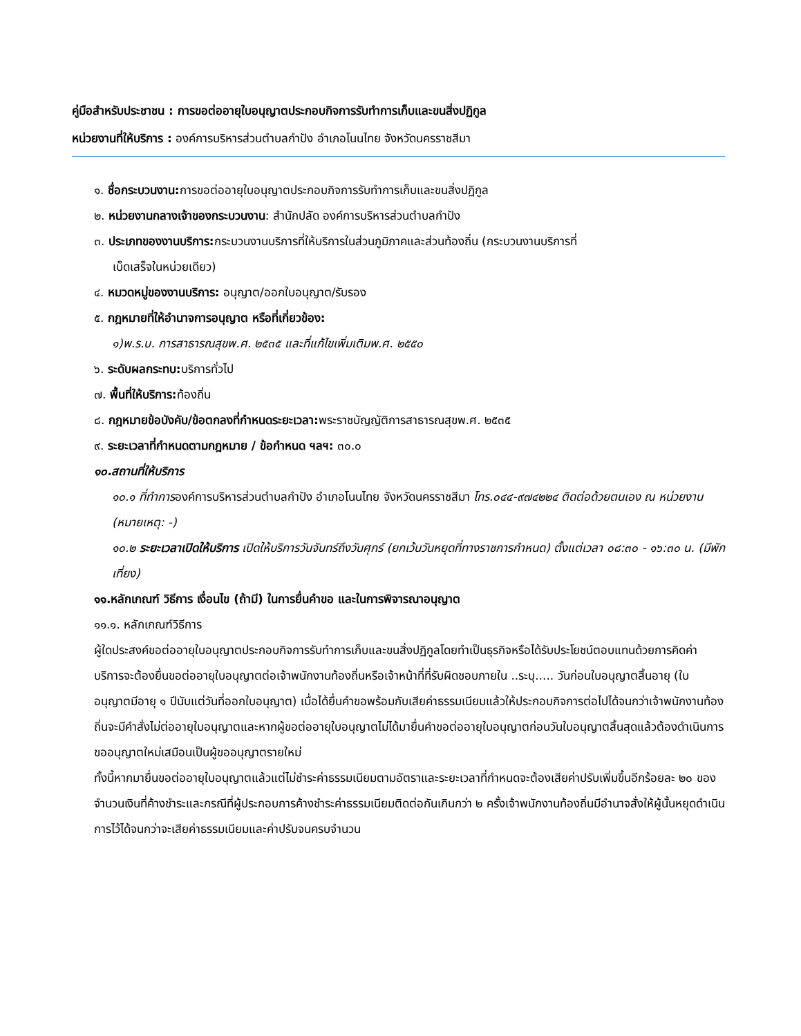คู่มือสำหรับประชาชน : การขอต่ออายุใบอนุญาตประกอบกิจการรับทำการเก็บและขนสิ่งปฏิกูล
หน่วยงานที่ให้บริการ : องค์การบริหารส่วนตำบลกำปัง อำเภอโนนไทย จังหวัดนครราชสีมา
๑. ชื่อกระบวนงาน: การขอต่ออายุใบอนุญาตประกอบกิจการรับทำการเก็บและขนสิ่งปฏิกูล
๒. หน่วยงานกลางเจ้าของกระบวนงาน: สำนักปลัด องค์การบริหารส่วนตำบลกำปัง
๓. ประเภทของงานบริการ: กระบวนงานบริการที่ให้บริการในส่วนภูมิภาคและส่วนท้องถิ่น (กระบวนงานบริการที่
เบ็ดเสร็จในหน่วยเดียว)
๔. หมวดหมู่ของงานบริการ: อนุญาต/ออกใบอนุญาต/รับรอง
๕. กฎหมายที่ให้อำนาจการอนุญาต หรือที่เกี่ยวข้อง:
๑)พ.ร.บ. การสาธารณสุขพ.ศ. ๒๕๓๕ และที่แก้ไขเพิ่มเติมพ.ศ. ๒๕๕๐
๖. ระดับผลกระทบ: บริการทั่วไป
๗. พื้นที่ให้บริการ: ท้องถิ่น
๘. กฎหมายข้อบังคับ/ข้อตกลงที่กำหนดระยะเวลา: พระราชบัญญัติการสาธารณสุขพ.ศ. ๒๕๓๕
๙. ระยะเวลาที่กำหนดตามกฎหมาย / ข้อกำหนด ฯลฯ: ๓๐.๐
๑๐.สถานที่ให้บริการ
๑๐.๑ ที่ทำการองค์การบริหารส่วนตำบลกำปัง อำเภอโนนไทย จังหวัดนครราชสีมา โทร.๐๔๔-๙๗๔๒๒๔ ติดต่อด้วยตนเอง ณ หน่วยงาน (หมายเหตุ: -)
๑๐.๒ ระยะเวลาเปิดให้บริการ เปิดให้บริการวันจันทร์ถึงวันศุกร์ (ยกเว้นวันหยุดที่ทางราชการกำหนด) ตั้งแต่เวลา ๐๘:๓๐ - ๑๖:๓๐ น. (มีพักเที่ยง)
๑๑.หลักเกณฑ์ วิธีการ เงื่อนไข (ถ้ามี) ในการยื่นคำขอ และในการพิจารณาอนุญาต
๑๑.๑. หลักเกณฑ์วิธีการ
ผู้ใดประสงค์ขอต่ออายุใบอนุญาตประกอบกิจการรับทำการเก็บและขนสิ่งปฏิกูลโดยทำเป็นธุรกิจหรือได้รับประโยชน์ตอบแทนด้วยการคิดค่าบริการจะต้องยื่นขอต่ออายุใบอนุญาตต่อเจ้าพนักงานท้องถิ่นหรือเจ้าหน้าที่ที่รับผิดชอบภายใน ..ระบุ..... วันก่อนใบอนุญาตสิ้นอายุ (ใบอนุญาตมีอายุ ๑ ปีนับแต่วันที่ออกใบอนุญาต) เมื่อได้ยื่นคำขอพร้อมกับเสียค่าธรรมเนียมแล้วให้ประกอบกิจการต่อไปได้จนกว่าเจ้าพนักงานท้องถิ่นจะมีคำสั่งไม่ต่ออายุใบอนุญาตและหากผู้ขอต่ออายุใบอนุญาตไม่ได้มายื่นคำขอต่ออายุใบอนุญาตก่อนวันใบอนุญาตสิ้นสุดแล้วต้องดำเนินการขออนุญาตใหม่เสมือนเป็นผู้ขออนุญาตรายใหม่
ทั้งนี้หากมายื่นขอต่ออายุใบอนุญาตแล้วแต่ไม่ชำระค่าธรรมเนียมตามอัตราและระยะเวลาที่กำหนดจะต้องเสียค่าปรับเพิ่มขึ้นอีกร้อยละ ๒๐ ของจำนวนเงินที่ค้างชำระและกรณีที่ผู้ประกอบการค้างชำระค่าธรรมเนียมติดต่อกันเกินกว่า ๒ ครั้งเจ้าพนักงานท้องถิ่นมีอำนาจสั่งให้ผู้นั้นหยุดดำเนินการไว้ได้จนกว่าจะเสียค่าธรรมเนียมและค่าปรับจนครบจำนวน